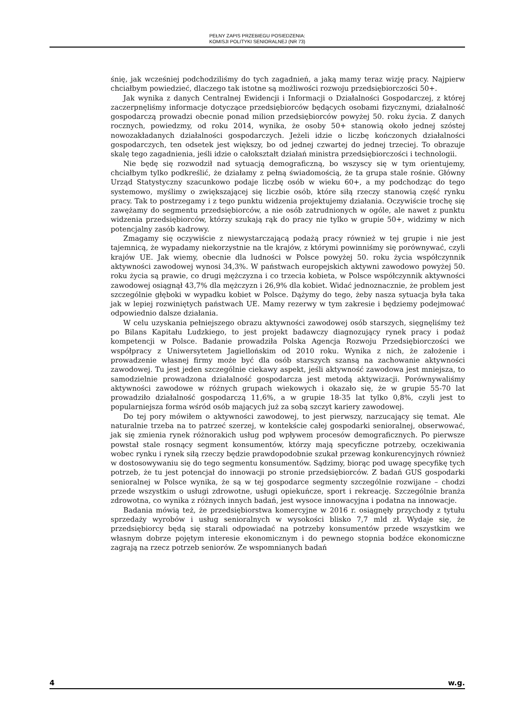PEŁNY ZAPIS PRZEBIEGU POSIEDZENIA:
KOMISJI POLITYKI SENIORALNEJ (NR 73)
śnię, jak wcześniej podchodziliśmy do tych zagadnień, a jaką mamy teraz wizję pracy. Najpierw chciałbym powiedzieć, dlaczego tak istotne są możliwości rozwoju przedsiębiorczości 50+.
Jak wynika z danych Centralnej Ewidencji i Informacji o Działalności Gospodarczej, z której zaczerpnęliśmy informacje dotyczące przedsiębiorców będących osobami fizycznymi, działalność gospodarczą prowadzi obecnie ponad milion przedsiębiorców powyżej 50. roku życia. Z danych rocznych, powiedzmy, od roku 2014, wynika, że osoby 50+ stanowią około jednej szóstej nowozakładanych działalności gospodarczych. Jeżeli idzie o liczbę kończonych działalności gospodarczych, ten odsetek jest większy, bo od jednej czwartej do jednej trzeciej. To obrazuje skalę tego zagadnienia, jeśli idzie o całokształt działań ministra przedsiębiorczości i technologii.
Nie będę się rozwodził nad sytuacją demograficzną, bo wszyscy się w tym orientujemy, chciałbym tylko podkreślić, że działamy z pełną świadomością, że ta grupa stale rośnie. Główny Urząd Statystyczny szacunkowo podaje liczbę osób w wieku 60+, a my podchodząc do tego systemowo, myślimy o zwiększającej się liczbie osób, które siłą rzeczy stanowią część rynku pracy. Tak to postrzegamy i z tego punktu widzenia projektujemy działania. Oczywiście trochę się zawężamy do segmentu przedsiębiorców, a nie osób zatrudnionych w ogóle, ale nawet z punktu widzenia przedsiębiorców, którzy szukają rąk do pracy nie tylko w grupie 50+, widzimy w nich potencjalny zasób kadrowy.
Zmagamy się oczywiście z niewystarczającą podażą pracy również w tej grupie i nie jest tajemnicą, że wypadamy niekorzystnie na tle krajów, z którymi powinniśmy się porównywać, czyli krajów UE. Jak wiemy, obecnie dla ludności w Polsce powyżej 50. roku życia współczynnik aktywności zawodowej wynosi 34,3%. W państwach europejskich aktywni zawodowo powyżej 50. roku życia są prawie, co drugi mężczyzna i co trzecia kobieta, w Polsce współczynnik aktywności zawodowej osiągnął 43,7% dla mężczyzn i 26,9% dla kobiet. Widać jednoznacznie, że problem jest szczególnie głęboki w wypadku kobiet w Polsce. Dążymy do tego, żeby nasza sytuacja była taka jak w lepiej rozwiniętych państwach UE. Mamy rezerwy w tym zakresie i będziemy podejmować odpowiednio dalsze działania.
W celu uzyskania pełniejszego obrazu aktywności zawodowej osób starszych, sięgnęliśmy też po Bilans Kapitału Ludzkiego, to jest projekt badawczy diagnozujący rynek pracy i podaż kompetencji w Polsce. Badanie prowadziła Polska Agencja Rozwoju Przedsiębiorczości we współpracy z Uniwersytetem Jagiellońskim od 2010 roku. Wynika z nich, że założenie i prowadzenie własnej firmy może być dla osób starszych szansą na zachowanie aktywności zawodowej. Tu jest jeden szczególnie ciekawy aspekt, jeśli aktywność zawodowa jest mniejsza, to samodzielnie prowadzona działalność gospodarcza jest metodą aktywizacji. Porównywaliśmy aktywności zawodowe w różnych grupach wiekowych i okazało się, że w grupie 55-70 lat prowadziło działalność gospodarczą 11,6%, a w grupie 18-35 lat tylko 0,8%, czyli jest to popularniejsza forma wśród osób mających już za sobą szczyt kariery zawodowej.
Do tej pory mówiłem o aktywności zawodowej, to jest pierwszy, narzucający się temat. Ale naturalnie trzeba na to patrzeć szerzej, w kontekście całej gospodarki senioralnej, obserwować, jak się zmienia rynek różnorakich usług pod wpływem procesów demograficznych. Po pierwsze powstał stale rosnący segment konsumentów, którzy mają specyficzne potrzeby, oczekiwania wobec rynku i rynek siłą rzeczy będzie prawdopodobnie szukał przewag konkurencyjnych również w dostosowywaniu się do tego segmentu konsumentów. Sądzimy, biorąc pod uwagę specyfikę tych potrzeb, że tu jest potencjał do innowacji po stronie przedsiębiorców. Z badań GUS gospodarki senioralnej w Polsce wynika, że są w tej gospodarce segmenty szczególnie rozwijane – chodzi przede wszystkim o usługi zdrowotne, usługi opiekuńcze, sport i rekreację. Szczególnie branża zdrowotna, co wynika z różnych innych badań, jest wysoce innowacyjna i podatna na innowacje.
Badania mówią też, że przedsiębiorstwa komercyjne w 2016 r. osiągnęły przychody z tytułu sprzedaży wyrobów i usług senioralnych w wysokości blisko 7,7 mld zł. Wydaje się, że przedsiębiorcy będą się starali odpowiadać na potrzeby konsumentów przede wszystkim we własnym dobrze pojętym interesie ekonomicznym i do pewnego stopnia bodźce ekonomiczne zagrają na rzecz potrzeb seniorów. Ze wspomnianych badań
4 w.g.